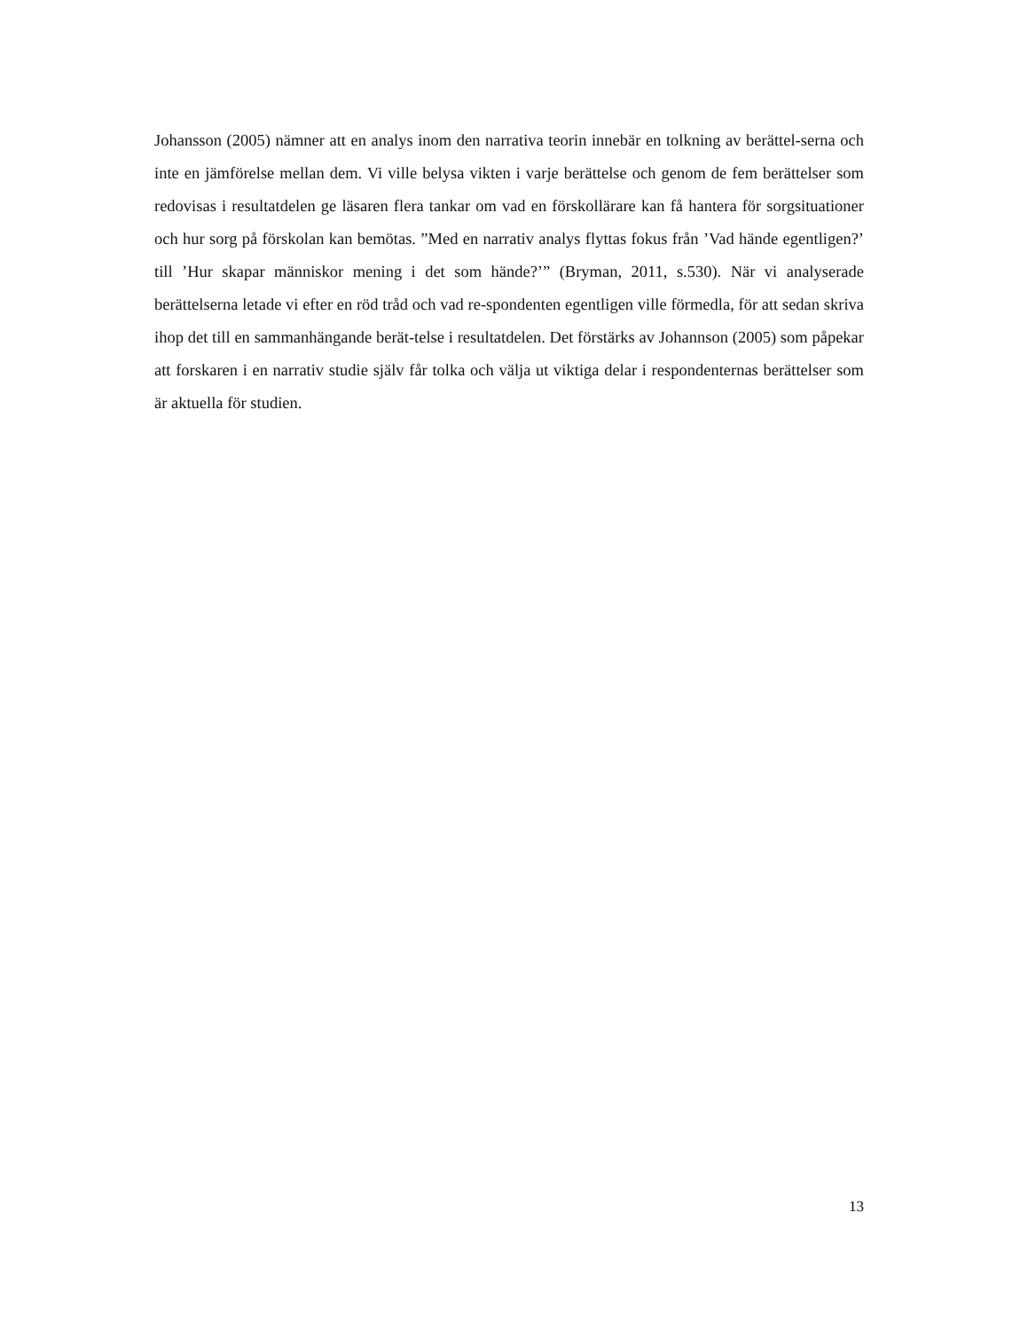Johansson (2005) nämner att en analys inom den narrativa teorin innebär en tolkning av berättel-serna och inte en jämförelse mellan dem. Vi ville belysa vikten i varje berättelse och genom de fem berättelser som redovisas i resultatdelen ge läsaren flera tankar om vad en förskollärare kan få hantera för sorgsituationer och hur sorg på förskolan kan bemötas. ”Med en narrativ analys flyttas fokus från ’Vad hände egentligen?’ till ’Hur skapar människor mening i det som hände?’” (Bryman, 2011, s.530). När vi analyserade berättelserna letade vi efter en röd tråd och vad re-spondenten egentligen ville förmedla, för att sedan skriva ihop det till en sammanhängande berät-telse i resultatdelen. Det förstärks av Johannson (2005) som påpekar att forskaren i en narrativ studie själv får tolka och välja ut viktiga delar i respondenternas berättelser som är aktuella för studien.
13